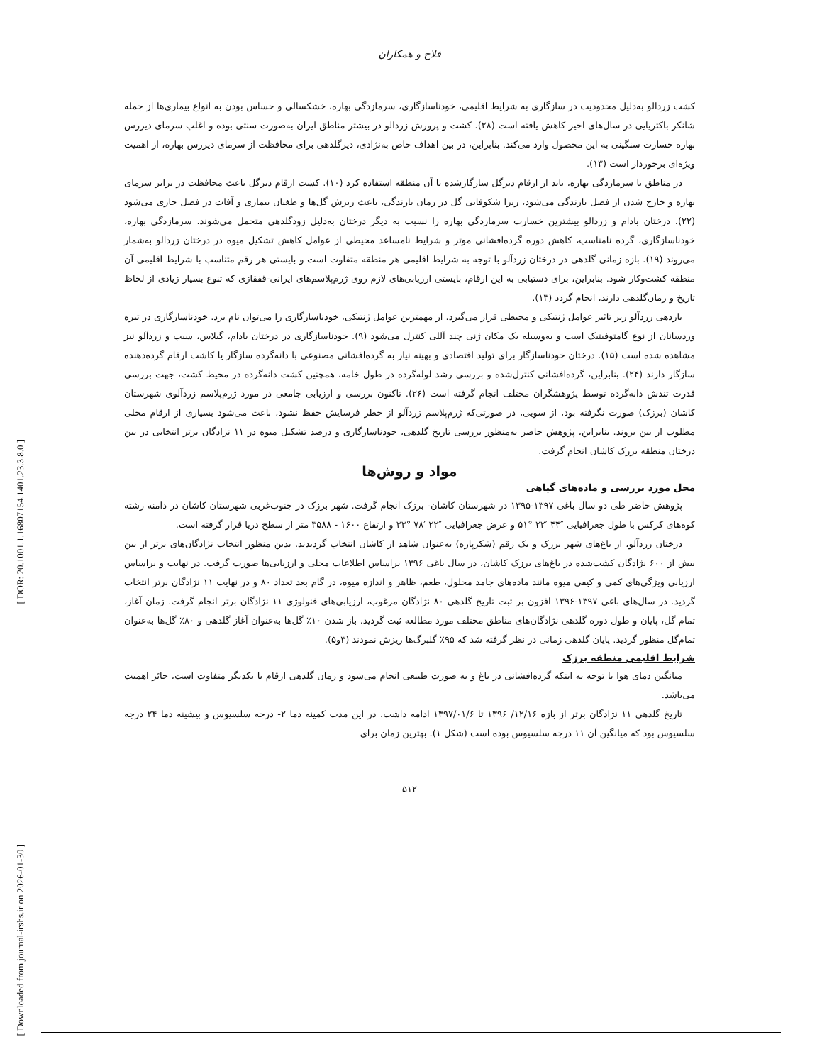[ DOR: 20.1001.1.16807154.1401.23.3.8.0 ]
[ Downloaded from journal-irshs.ir on 2026-01-30 ]
فلاح و همکاران
کشت زردالو به‌دلیل محدودیت در سازگاری به شرایط اقلیمی، خودناسازگاری، سرمازدگی بهاره، خشکسالی و حساس بودن به انواع بیماری‌ها از جمله شانکر باکتریایی در سال‌های اخیر کاهش یافته است (۲۸). کشت و پرورش زردالو در بیشتر مناطق ایران به‌صورت سنتی بوده و اغلب سرمای دیررس بهاره خسارت سنگینی به این محصول وارد می‌کند. بنابراین، در بین اهداف خاص به‌نژادی، دیرگلدهی برای محافظت از سرمای دیررس بهاره، از اهمیت ویژه‌ای برخوردار است (۱۳).
در مناطق با سرمازدگی بهاره، باید از ارقام دیرگل سازگارشده با آن منطقه استفاده کرد (۱۰). کشت ارقام دیرگل باعث محافظت در برابر سرمای بهاره و خارج شدن از فصل بارندگی می‌شود، زیرا شکوفایی گل در زمان بارندگی، باعث ریزش گل‌ها و طغیان بیماری و آفات در فصل جاری می‌شود (۲۲). درختان بادام و زردالو بیشترین خسارت سرمازدگی بهاره را نسبت به دیگر درختان به‌دلیل زودگلدهی متحمل می‌شوند. سرمازدگی بهاره، خودناسازگاری، گرده نامناسب، کاهش دوره گرده‌افشانی موثر و شرایط نامساعد محیطی از عوامل کاهش تشکیل میوه در درختان زردالو به‌شمار می‌روند (۱۹). بازه زمانی گلدهی در درختان زردآلو با توجه به شرایط اقلیمی هر منطقه متفاوت است و بایستی هر رقم متناسب با شرایط اقلیمی آن منطقه کشت‌وکار شود. بنابراین، برای دستیابی به این ارقام، بایستی ارزیابی‌های لازم روی ژرم‌پلاسم‌های ایرانی-قفقازی که تنوع بسیار زیادی از لحاظ تاریخ و زمان‌گلدهی دارند، انجام گردد (۱۳).
باردهی زردآلو زیر تاثیر عوامل ژنتیکی و محیطی قرار می‌گیرد. از مهمترین عوامل ژنتیکی، خودناسازگاری را می‌توان نام برد. خودناسازگاری در تیره وردسانان از نوع گامتوفیتیک است و به‌وسیله یک مکان ژنی چند آللی کنترل می‌شود (۹). خودناسازگاری در درختان بادام، گیلاس، سیب و زردآلو نیز مشاهده شده است (۱۵). درختان خودناسازگار برای تولید اقتصادی و بهینه نیاز به گرده‌افشانی مصنوعی با دانه‌گرده سازگار یا کاشت ارقام گرده‌دهنده سازگار دارند (۲۴). بنابراین، گرده‌افشانی کنترل‌شده و بررسی رشد لوله‌گرده در طول خامه، همچنین کشت دانه‌گرده در محیط کشت، جهت بررسی قدرت تندش دانه‌گرده توسط پژوهشگران مختلف انجام گرفته است (۲۶). تاکنون بررسی و ارزیابی جامعی در مورد ژرم‌پلاسم زردآلوی شهرستان کاشان (برزک) صورت نگرفته بود، از سویی، در صورتی‌که ژرم‌پلاسم زردآلو از خطر فرسایش حفظ نشود، باعث می‌شود بسیاری از ارقام محلی مطلوب از بین بروند. بنابراین، پژوهش حاضر به‌منظور بررسی تاریخ گلدهی، خودناسازگاری و درصد تشکیل میوه در ۱۱ نژادگان برتر انتخابی در بین درختان منطقه برزک کاشان انجام گرفت.
مواد و روش‌ها
محل مورد بررسی و ماده‌های گیاهی
پژوهش حاضر طی دو سال باغی ۱۳۹۷-۱۳۹۵ در شهرستان کاشان- برزک انجام گرفت. شهر برزک در جنوب‌غربی شهرستان کاشان در دامنه رشته کوه‌های کرکس با طول جغرافیایی ″۴۴ ′۲۲ °۵۱ و عرض جغرافیایی ″۲۲ ′۷۸ °۳۳ و ارتفاع ۱۶۰۰ - ۳۵۸۸ متر از سطح دریا قرار گرفته است.
درختان زردآلو، از باغ‌های شهر برزک و یک رقم (شکرپاره) به‌عنوان شاهد از کاشان انتخاب گردیدند. بدین منظور انتخاب نژادگان‌های برتر از بین بیش از ۶۰۰ نژادگان کشت‌شده در باغ‌های برزک کاشان، در سال باغی ۱۳۹۶ براساس اطلاعات محلی و ارزیابی‌ها صورت گرفت. در نهایت و براساس ارزیابی ویژگی‌های کمی و کیفی میوه مانند ماده‌های جامد محلول، طعم، ظاهر و اندازه میوه، در گام بعد تعداد ۸۰ و در نهایت ۱۱ نژادگان برتر انتخاب گردید. در سال‌های باغی ۱۳۹۷-۱۳۹۶ افزون بر ثبت تاریخ گلدهی ۸۰ نژادگان مرغوب، ارزیابی‌های فنولوژی ۱۱ نژادگان برتر انجام گرفت. زمان آغاز، تمام گل، پایان و طول دوره گلدهی نژادگان‌های مناطق مختلف مورد مطالعه ثبت گردید. باز شدن ۱۰٪ گل‌ها به‌عنوان آغاز گلدهی و ۸۰٪ گل‌ها به‌عنوان تمام‌گل منظور گردید. پایان گلدهی زمانی در نظر گرفته شد که ۹۵٪ گلبرگ‌ها ریزش نمودند (۳و۵).
شرایط اقلیمی منطقه برزک
میانگین دمای هوا با توجه به اینکه گرده‌افشانی در باغ و به صورت طبیعی انجام می‌شود و زمان گلدهی ارقام با یکدیگر متفاوت است، حائز اهمیت می‌باشد.
تاریخ گلدهی ۱۱ نژادگان برتر از بازه ۱۲/۱۶/ ۱۳۹۶ تا ۱۳۹۷/۰۱/۶ ادامه داشت. در این مدت کمینه دما ۲- درجه سلسیوس و بیشینه دما ۲۴ درجه سلسیوس بود که میانگین آن ۱۱ درجه سلسیوس بوده است (شکل ۱). بهترین زمان برای
۵۱۲